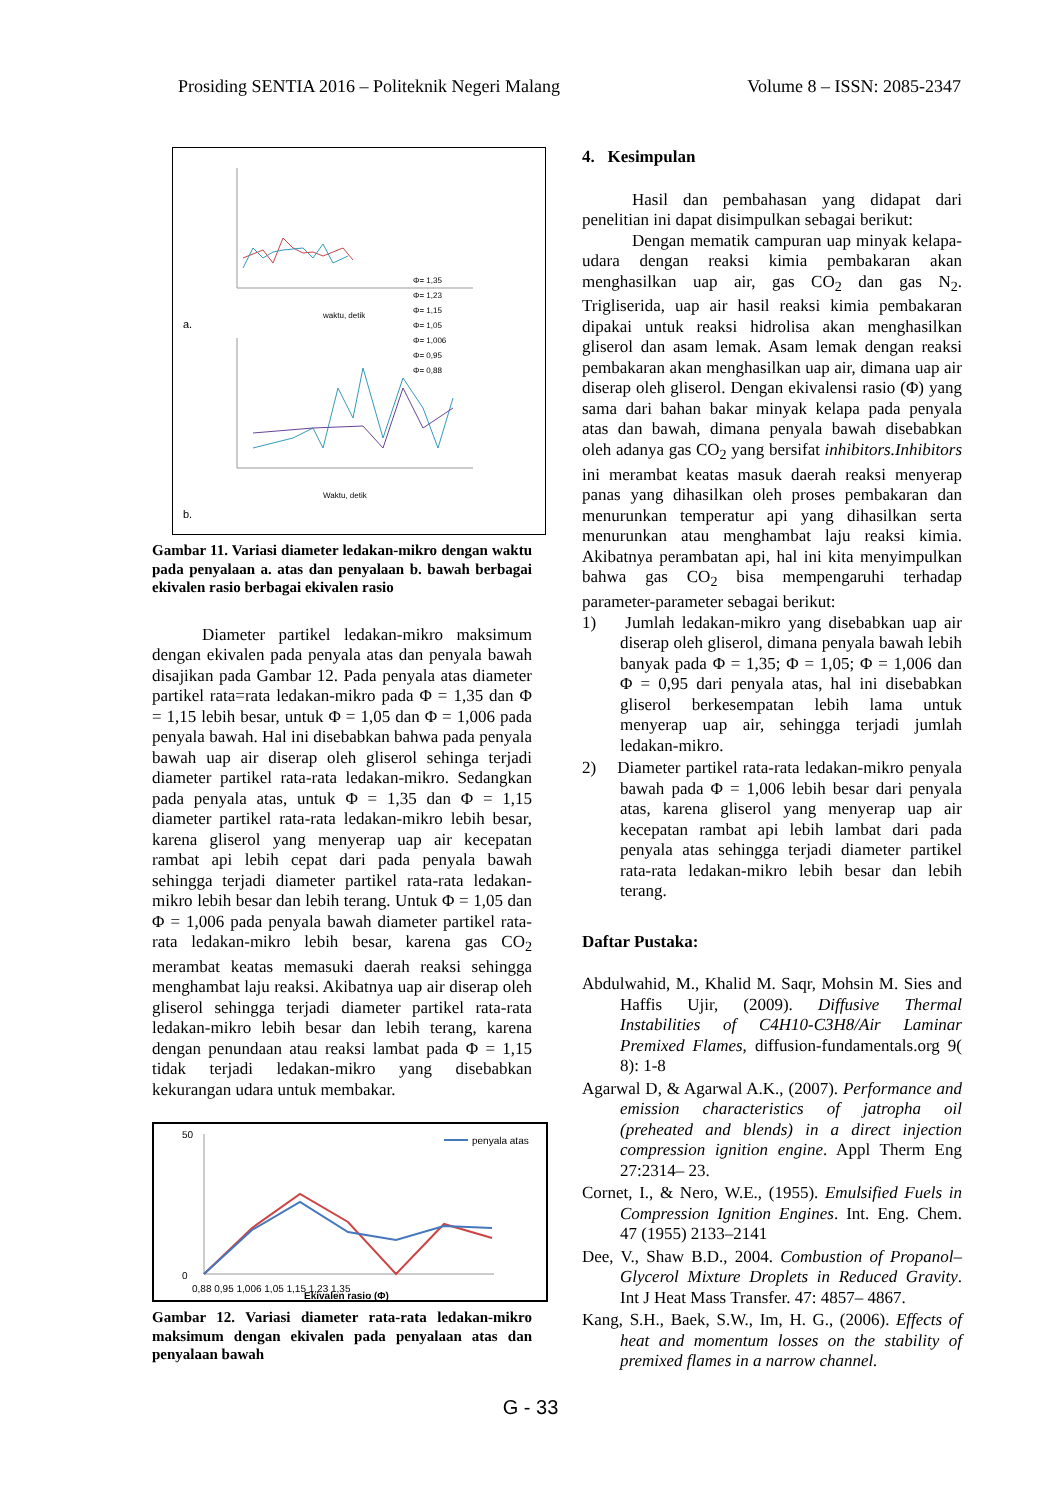Prosiding SENTIA 2016 – Politeknik Negeri Malang Volume 8 – ISSN: 2085-2347
Φ= 1,35
Φ= 1,23
Φ= 1,15
Φ= 1,05
Φ= 1,006
Φ= 0,95
Φ= 0,88
waktu, detik
a.
Waktu, detik
b.
Gambar 11. Variasi diameter ledakan-mikro dengan waktu pada penyalaan a. atas dan penyalaan b. bawah berbagai ekivalen rasio berbagai ekivalen rasio
Diameter partikel ledakan-mikro maksimum dengan ekivalen pada penyala atas dan penyala bawah disajikan pada Gambar 12. Pada penyala atas diameter partikel rata=rata ledakan-mikro pada Φ = 1,35 dan Φ = 1,15 lebih besar, untuk Φ = 1,05 dan Φ = 1,006 pada penyala bawah. Hal ini disebabkan bahwa pada penyala bawah uap air diserap oleh gliserol sehinga terjadi diameter partikel rata-rata ledakan-mikro. Sedangkan pada penyala atas, untuk Φ = 1,35 dan Φ = 1,15 diameter partikel rata-rata ledakan-mikro lebih besar, karena gliserol yang menyerap uap air kecepatan rambat api lebih cepat dari pada penyala bawah sehingga terjadi diameter partikel rata-rata ledakan-mikro lebih besar dan lebih terang. Untuk Φ = 1,05 dan Φ = 1,006 pada penyala bawah diameter partikel rata-rata ledakan-mikro lebih besar, karena gas CO<sub>2</sub> merambat keatas memasuki daerah reaksi sehingga menghambat laju reaksi. Akibatnya uap air diserap oleh gliserol sehingga terjadi diameter partikel rata-rata ledakan-mikro lebih besar dan lebih terang, karena dengan penundaan atau reaksi lambat pada Φ = 1,15 tidak terjadi ledakan-mikro yang disebabkan kekurangan udara untuk membakar.
50
0
penyala atas
0,88 0,95 1,006 1,05 1,15 1,23 1,35
Ekivalen rasio (Φ)
Gambar 12. Variasi diameter rata-rata ledakan-mikro maksimum dengan ekivalen pada penyalaan atas dan penyalaan bawah
4. Kesimpulan
Hasil dan pembahasan yang didapat dari penelitian ini dapat disimpulkan sebagai berikut:
Dengan mematik campuran uap minyak kelapa-udara dengan reaksi kimia pembakaran akan menghasilkan uap air, gas CO<sub>2</sub> dan gas N<sub>2</sub>. Trigliserida, uap air hasil reaksi kimia pembakaran dipakai untuk reaksi hidrolisa akan menghasilkan gliserol dan asam lemak. Asam lemak dengan reaksi pembakaran akan menghasilkan uap air, dimana uap air diserap oleh gliserol. Dengan ekivalensi rasio (Φ) yang sama dari bahan bakar minyak kelapa pada penyala atas dan bawah, dimana penyala bawah disebabkan oleh adanya gas CO<sub>2</sub> yang bersifat inhibitors.Inhibitors ini merambat keatas masuk daerah reaksi menyerap panas yang dihasilkan oleh proses pembakaran dan menurunkan temperatur api yang dihasilkan serta menurunkan atau menghambat laju reaksi kimia. Akibatnya perambatan api, hal ini kita menyimpulkan bahwa gas CO<sub>2</sub> bisa mempengaruhi terhadap parameter-parameter sebagai berikut:
1) Jumlah ledakan-mikro yang disebabkan uap air diserap oleh gliserol, dimana penyala bawah lebih banyak pada Φ = 1,35; Φ = 1,05; Φ = 1,006 dan Φ = 0,95 dari penyala atas, hal ini disebabkan gliserol berkesempatan lebih lama untuk menyerap uap air, sehingga terjadi jumlah ledakan-mikro.
2) Diameter partikel rata-rata ledakan-mikro penyala bawah pada Φ = 1,006 lebih besar dari penyala atas, karena gliserol yang menyerap uap air kecepatan rambat api lebih lambat dari pada penyala atas sehingga terjadi diameter partikel rata-rata ledakan-mikro lebih besar dan lebih terang.
Daftar Pustaka:
Abdulwahid, M., Khalid M. Saqr, Mohsin M. Sies and Haffis Ujir, (2009). Diffusive Thermal Instabilities of C4H10-C3H8/Air Laminar Premixed Flames, diffusion-fundamentals.org 9( 8): 1-8
Agarwal D, & Agarwal A.K., (2007). Performance and emission characteristics of jatropha oil (preheated and blends) in a direct injection compression ignition engine. Appl Therm Eng 27:2314– 23.
Cornet, I., & Nero, W.E., (1955). Emulsified Fuels in Compression Ignition Engines. Int. Eng. Chem. 47 (1955) 2133–2141
Dee, V., Shaw B.D., 2004. Combustion of Propanol–Glycerol Mixture Droplets in Reduced Gravity. Int J Heat Mass Transfer. 47: 4857– 4867.
Kang, S.H., Baek, S.W., Im, H. G., (2006). Effects of heat and momentum losses on the stability of premixed flames in a narrow channel.
G - 33